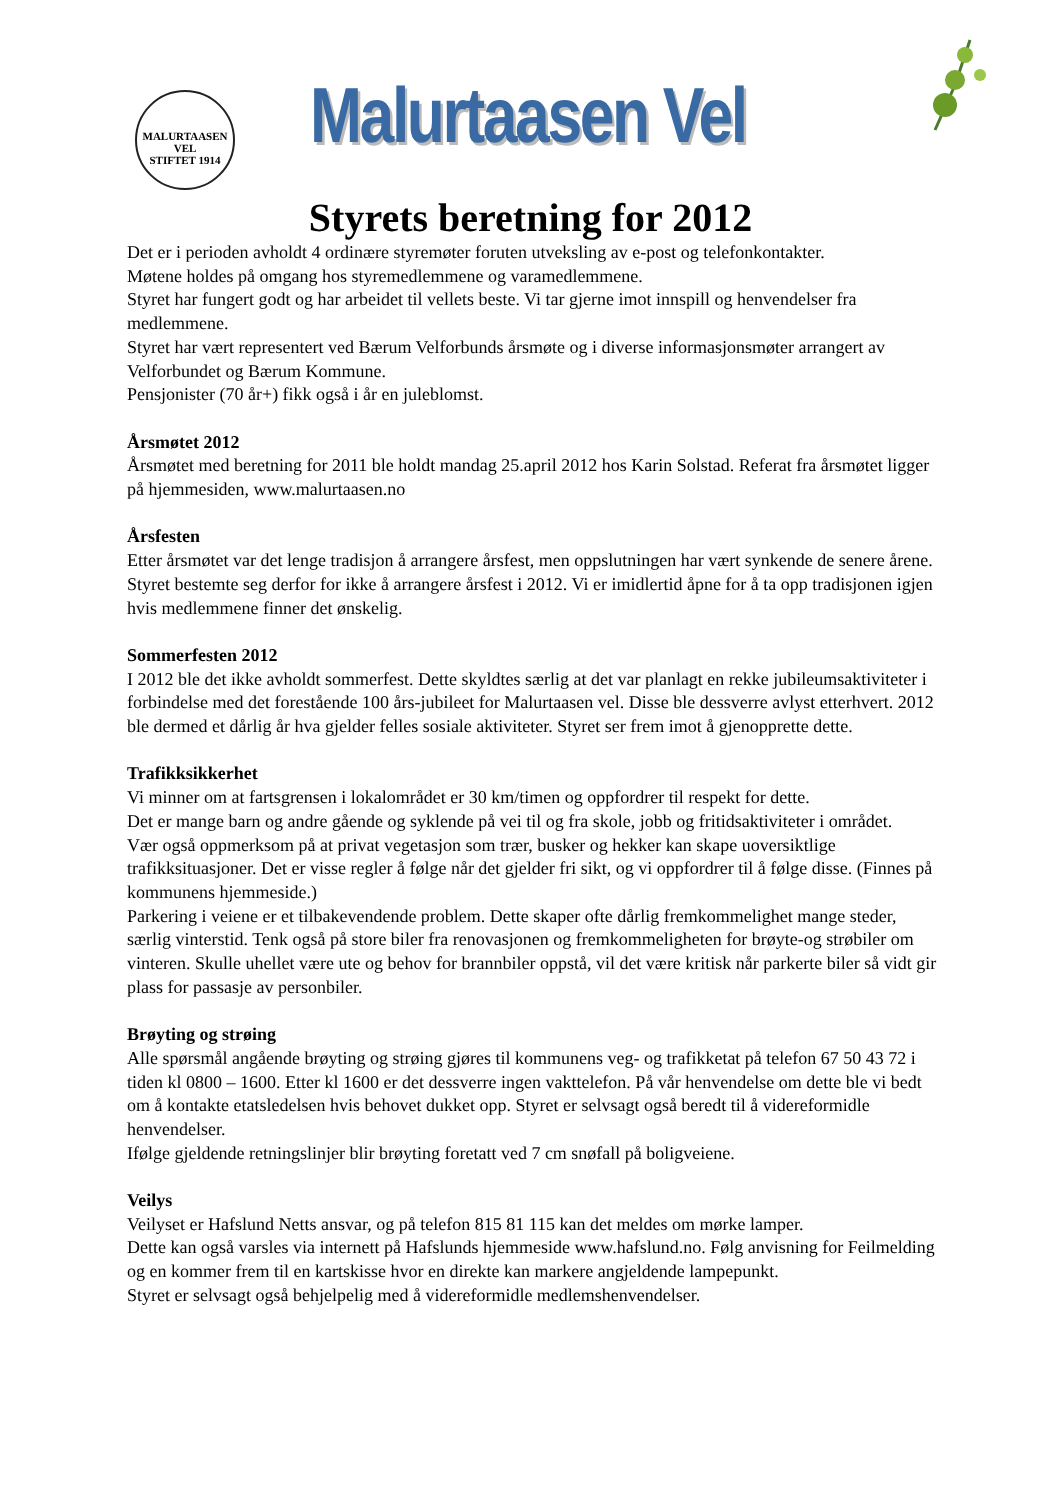MALURTAASEN VEL
STIFTET 1914
Malurtaasen Vel
Styrets beretning for 2012
Det er i perioden avholdt 4 ordinære styremøter foruten utveksling av e-post og telefonkontakter.
Møtene holdes på omgang hos styremedlemmene og varamedlemmene.
Styret har fungert godt og har arbeidet til vellets beste. Vi tar gjerne imot innspill og henvendelser fra medlemmene.
Styret har vært representert ved Bærum Velforbunds årsmøte og i diverse informasjonsmøter arrangert av Velforbundet og Bærum Kommune.
Pensjonister (70 år+) fikk også i år en juleblomst.
Årsmøtet 2012
Årsmøtet med beretning for 2011 ble holdt mandag 25.april 2012 hos Karin Solstad. Referat fra årsmøtet ligger på hjemmesiden, www.malurtaasen.no
Årsfesten
Etter årsmøtet var det lenge tradisjon å arrangere årsfest, men oppslutningen har vært synkende de senere årene. Styret bestemte seg derfor for ikke å arrangere årsfest i 2012. Vi er imidlertid åpne for å ta opp tradisjonen igjen hvis medlemmene finner det ønskelig.
Sommerfesten 2012
I 2012 ble det ikke avholdt sommerfest. Dette skyldtes særlig at det var planlagt en rekke jubileumsaktiviteter i forbindelse med det forestående 100 års-jubileet for Malurtaasen vel. Disse ble dessverre avlyst etterhvert. 2012 ble dermed et dårlig år hva gjelder felles sosiale aktiviteter. Styret ser frem imot å gjenopprette dette.
Trafikksikkerhet
Vi minner om at fartsgrensen i lokalområdet er 30 km/timen og oppfordrer til respekt for dette.
Det er mange barn og andre gående og syklende på vei til og fra skole, jobb og fritidsaktiviteter i området.
Vær også oppmerksom på at privat vegetasjon som trær, busker og hekker kan skape uoversiktlige trafikksituasjoner. Det er visse regler å følge når det gjelder fri sikt, og vi oppfordrer til å følge disse. (Finnes på kommunens hjemmeside.)
Parkering i veiene er et tilbakevendende problem. Dette skaper ofte dårlig fremkommelighet mange steder, særlig vinterstid. Tenk også på store biler fra renovasjonen og fremkommeligheten for brøyte-og strøbiler om vinteren. Skulle uhellet være ute og behov for brannbiler oppstå, vil det være kritisk når parkerte biler så vidt gir plass for passasje av personbiler.
Brøyting og strøing
Alle spørsmål angående brøyting og strøing gjøres til kommunens veg- og trafikketat på telefon 67 50 43 72 i tiden kl 0800 – 1600. Etter kl 1600 er det dessverre ingen vakttelefon. På vår henvendelse om dette ble vi bedt om å kontakte etatsledelsen hvis behovet dukket opp. Styret er selvsagt også beredt til å videreformidle henvendelser.
Ifølge gjeldende retningslinjer blir brøyting foretatt ved 7 cm snøfall på boligveiene.
Veilys
Veilyset er Hafslund Netts ansvar, og på telefon 815 81 115 kan det meldes om mørke lamper.
Dette kan også varsles via internett på Hafslunds hjemmeside www.hafslund.no. Følg anvisning for Feilmelding og en kommer frem til en kartskisse hvor en direkte kan markere angjeldende lampepunkt.
Styret er selvsagt også behjelpelig med å videreformidle medlemshenvendelser.